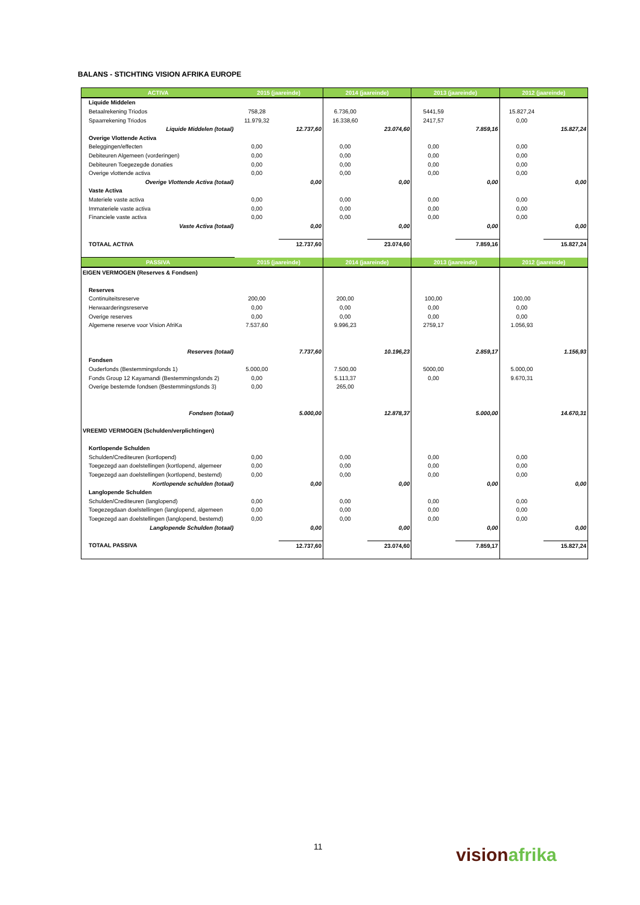BALANS - STICHTING VISION AFRIKA EUROPE
| ACTIVA | 2015 (jaareinde) | | 2014 (jaareinde) | | 2013 (jaareinde) | | 2012 (jaareinde) | |
| --- | --- | --- | --- | --- | --- | --- | --- | --- |
| Liquide Middelen | | | | | | | | |
| Betaalrekening Triodos | 758,28 | | 6.736,00 | | 5441,59 | | 15.827,24 | |
| Spaarrekening Triodos | 11.979,32 | | 16.338,60 | | 2417,57 | | 0,00 | |
| Liquide Middelen (totaal) | | 12.737,60 | | 23.074,60 | | 7.859,16 | | 15.827,24 |
| Overige Vlottende Activa | | | | | | | | |
| Beleggingen/effecten | 0,00 | | 0,00 | | 0,00 | | 0,00 | |
| Debiteuren Algemeen (vorderingen) | 0,00 | | 0,00 | | 0,00 | | 0,00 | |
| Debiteuren Toegezegde donaties | 0,00 | | 0,00 | | 0,00 | | 0,00 | |
| Overige vlottende activa | 0,00 | | 0,00 | | 0,00 | | 0,00 | |
| Overige Vlottende Activa (totaal) | | 0,00 | | 0,00 | | 0,00 | | 0,00 |
| Vaste Activa | | | | | | | | |
| Materiele vaste activa | 0,00 | | 0,00 | | 0,00 | | 0,00 | |
| Immateriele vaste activa | 0,00 | | 0,00 | | 0,00 | | 0,00 | |
| Financiele vaste activa | 0,00 | | 0,00 | | 0,00 | | 0,00 | |
| Vaste Activa (totaal) | | 0,00 | | 0,00 | | 0,00 | | 0,00 |
| TOTAAL ACTIVA | | 12.737,60 | | 23.074,60 | | 7.859,16 | | 15.827,24 |
| PASSIVA | 2015 (jaareinde) | | 2014 (jaareinde) | | 2013 (jaareinde) | | 2012 (jaareinde) | |
| EIGEN VERMOGEN (Reserves & Fondsen) | | | | | | | | |
| Reserves | | | | | | | | |
| Continuiteitsreserve | 200,00 | | 200,00 | | 100,00 | | 100,00 | |
| Herwaarderingsreserve | 0,00 | | 0,00 | | 0,00 | | 0,00 | |
| Overige reserves | 0,00 | | 0,00 | | 0,00 | | 0,00 | |
| Algemene reserve voor Vision AfriKa | 7.537,60 | | 9.996,23 | | 2759,17 | | 1.056,93 | |
| Reserves (totaal) | | 7.737,60 | | 10.196,23 | | 2.859,17 | | 1.156,93 |
| Fondsen | | | | | | | | |
| Ouderfonds (Bestemmingsfonds 1) | 5.000,00 | | 7.500,00 | | 5000,00 | | 5.000,00 | |
| Fonds Group 12 Kayamandi (Bestemmingsfonds 2) | 0,00 | | 5.113,37 | | 0,00 | | 9.670,31 | |
| Overige bestemde fondsen (Bestemmingsfonds 3) | 0,00 | | 265,00 | | | | | |
| Fondsen (totaal) | | 5.000,00 | | 12.878,37 | | 5.000,00 | | 14.670,31 |
| VREEMD VERMOGEN (Schulden/verplichtingen) | | | | | | | | |
| Kortlopende Schulden | | | | | | | | |
| Schulden/Crediteuren (kortlopend) | 0,00 | | 0,00 | | 0,00 | | 0,00 | |
| Toegezegd aan doelstellingen (kortlopend, algemeer | 0,00 | | 0,00 | | 0,00 | | 0,00 | |
| Toegezegd aan doelstellingen (kortlopend, bestemd) | 0,00 | | 0,00 | | 0,00 | | 0,00 | |
| Kortlopende schulden (totaal) | | 0,00 | | 0,00 | | 0,00 | | 0,00 |
| Langlopende Schulden | | | | | | | | |
| Schulden/Crediteuren (langlopend) | 0,00 | | 0,00 | | 0,00 | | 0,00 | |
| Toegezegdaan doelstellingen (langlopend, algemeen | 0,00 | | 0,00 | | 0,00 | | 0,00 | |
| Toegezegd aan doelstellingen (langlopend, bestemd) | 0,00 | | 0,00 | | 0,00 | | 0,00 | |
| Langlopende Schulden (totaal) | | 0,00 | | 0,00 | | 0,00 | | 0,00 |
| TOTAAL PASSIVA | | 12.737,60 | | 23.074,60 | | 7.859,17 | | 15.827,24 |
11 visionafrika